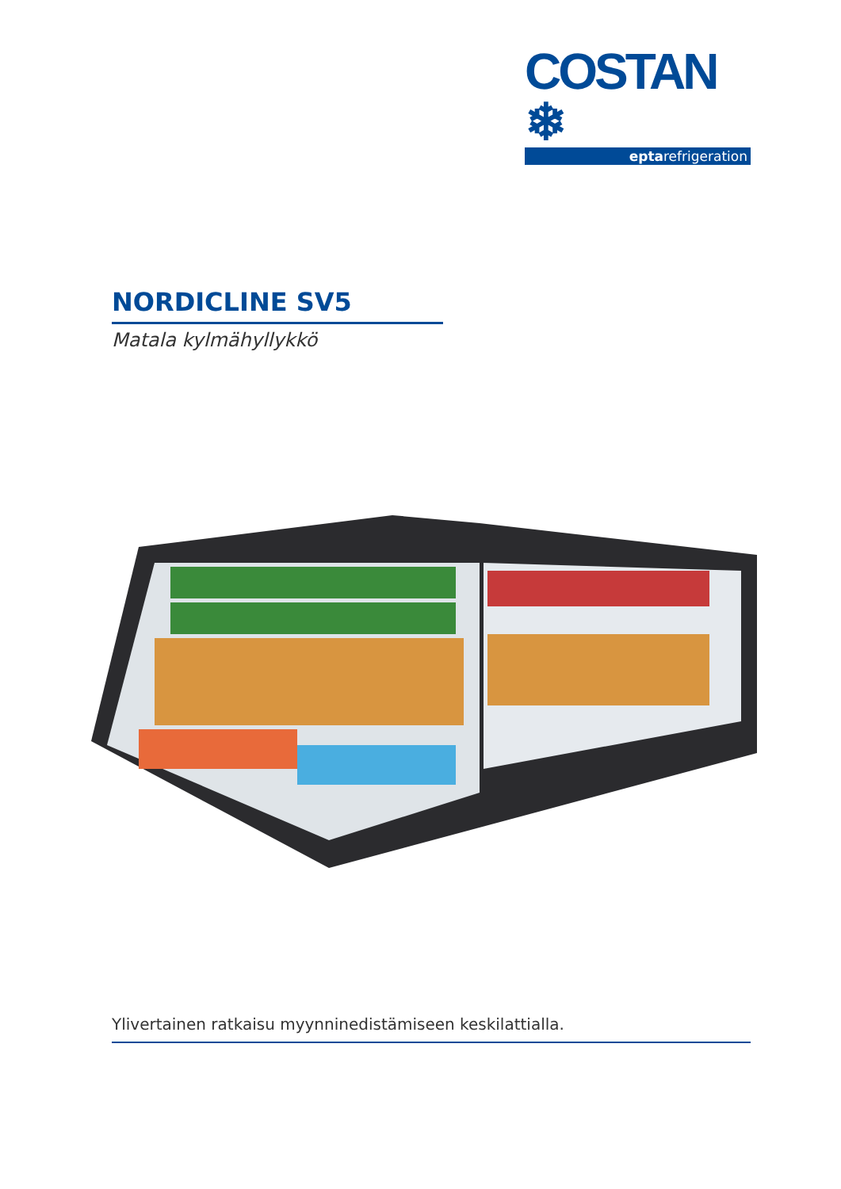COSTAN ❄
eptarefrigeration
NORDICLINE SV5
Matala kylmähyllykkö
Ylivertainen ratkaisu myynninedistämiseen keskilattialla.